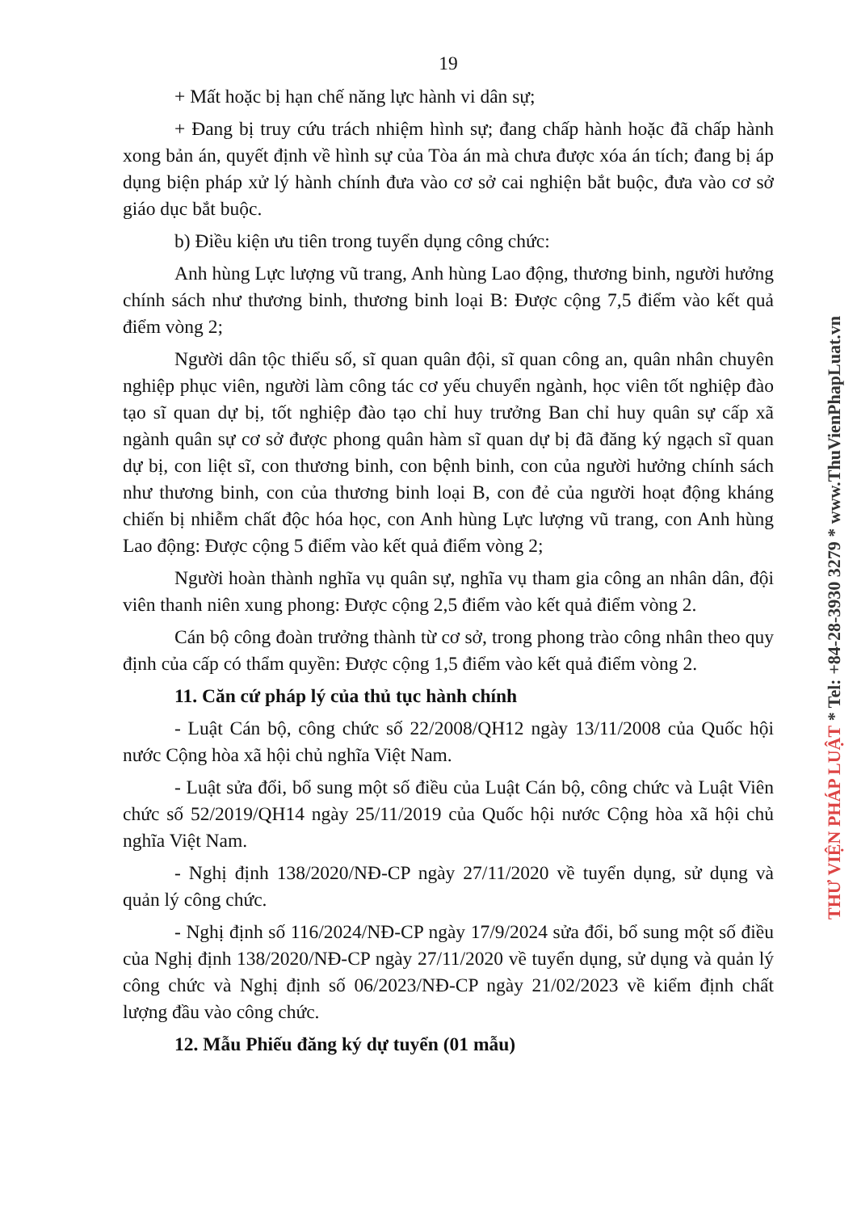19
+ Mất hoặc bị hạn chế năng lực hành vi dân sự;
+ Đang bị truy cứu trách nhiệm hình sự; đang chấp hành hoặc đã chấp hành xong bản án, quyết định về hình sự của Tòa án mà chưa được xóa án tích; đang bị áp dụng biện pháp xử lý hành chính đưa vào cơ sở cai nghiện bắt buộc, đưa vào cơ sở giáo dục bắt buộc.
b) Điều kiện ưu tiên trong tuyển dụng công chức:
Anh hùng Lực lượng vũ trang, Anh hùng Lao động, thương binh, người hưởng chính sách như thương binh, thương binh loại B: Được cộng 7,5 điểm vào kết quả điểm vòng 2;
Người dân tộc thiểu số, sĩ quan quân đội, sĩ quan công an, quân nhân chuyên nghiệp phục viên, người làm công tác cơ yếu chuyển ngành, học viên tốt nghiệp đào tạo sĩ quan dự bị, tốt nghiệp đào tạo chỉ huy trưởng Ban chỉ huy quân sự cấp xã ngành quân sự cơ sở được phong quân hàm sĩ quan dự bị đã đăng ký ngạch sĩ quan dự bị, con liệt sĩ, con thương binh, con bệnh binh, con của người hưởng chính sách như thương binh, con của thương binh loại B, con đẻ của người hoạt động kháng chiến bị nhiễm chất độc hóa học, con Anh hùng Lực lượng vũ trang, con Anh hùng Lao động: Được cộng 5 điểm vào kết quả điểm vòng 2;
Người hoàn thành nghĩa vụ quân sự, nghĩa vụ tham gia công an nhân dân, đội viên thanh niên xung phong: Được cộng 2,5 điểm vào kết quả điểm vòng 2.
Cán bộ công đoàn trưởng thành từ cơ sở, trong phong trào công nhân theo quy định của cấp có thẩm quyền: Được cộng 1,5 điểm vào kết quả điểm vòng 2.
11. Căn cứ pháp lý của thủ tục hành chính
- Luật Cán bộ, công chức số 22/2008/QH12 ngày 13/11/2008 của Quốc hội nước Cộng hòa xã hội chủ nghĩa Việt Nam.
- Luật sửa đổi, bổ sung một số điều của Luật Cán bộ, công chức và Luật Viên chức số 52/2019/QH14 ngày 25/11/2019 của Quốc hội nước Cộng hòa xã hội chủ nghĩa Việt Nam.
- Nghị định 138/2020/NĐ-CP ngày 27/11/2020 về tuyển dụng, sử dụng và quản lý công chức.
- Nghị định số 116/2024/NĐ-CP ngày 17/9/2024 sửa đổi, bổ sung một số điều của Nghị định 138/2020/NĐ-CP ngày 27/11/2020 về tuyển dụng, sử dụng và quản lý công chức và Nghị định số 06/2023/NĐ-CP ngày 21/02/2023 về kiểm định chất lượng đầu vào công chức.
12. Mẫu Phiếu đăng ký dự tuyển (01 mẫu)
THƯ VIỆN PHÁP LUẬT * Tel: +84-28-3930 3279 * www.ThuVienPhapLuat.vn